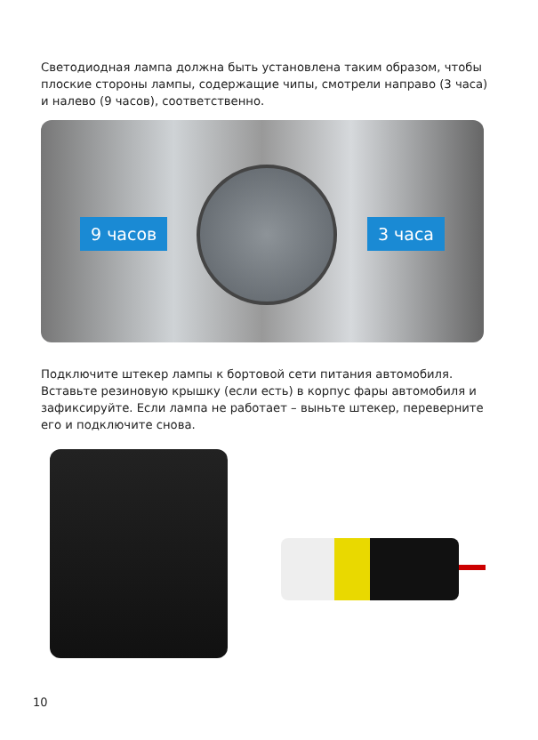Светодиодная лампа должна быть установлена таким образом, чтобы плоские стороны лампы, содержащие чипы, смотрели направо (3 часа) и налево (9 часов), соответственно.
9 часов 3 часа
Подключите штекер лампы к бортовой сети питания автомобиля. Вставьте резиновую крышку (если есть) в корпус фары автомобиля и зафиксируйте. Если лампа не работает – выньте штекер, переверните его и подключите снова.
10